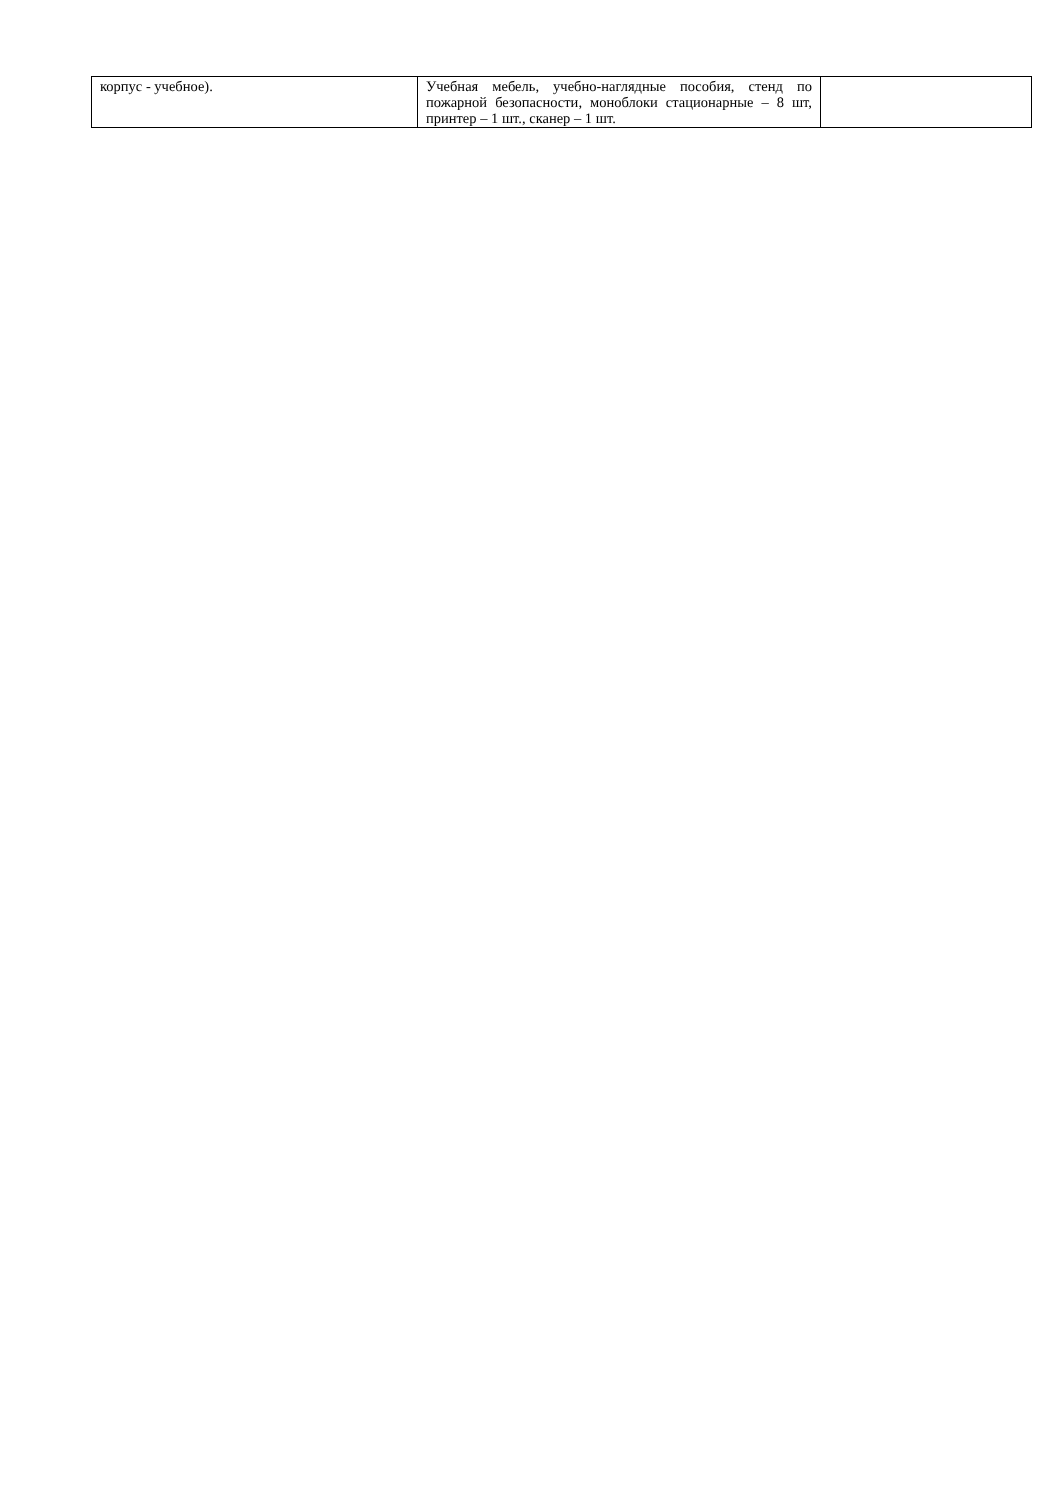| корпус - учебное). | Учебная мебель, учебно-наглядные пособия, стенд по пожарной безопасности, моноблоки стационарные – 8 шт, принтер – 1 шт., сканер – 1 шт. | |